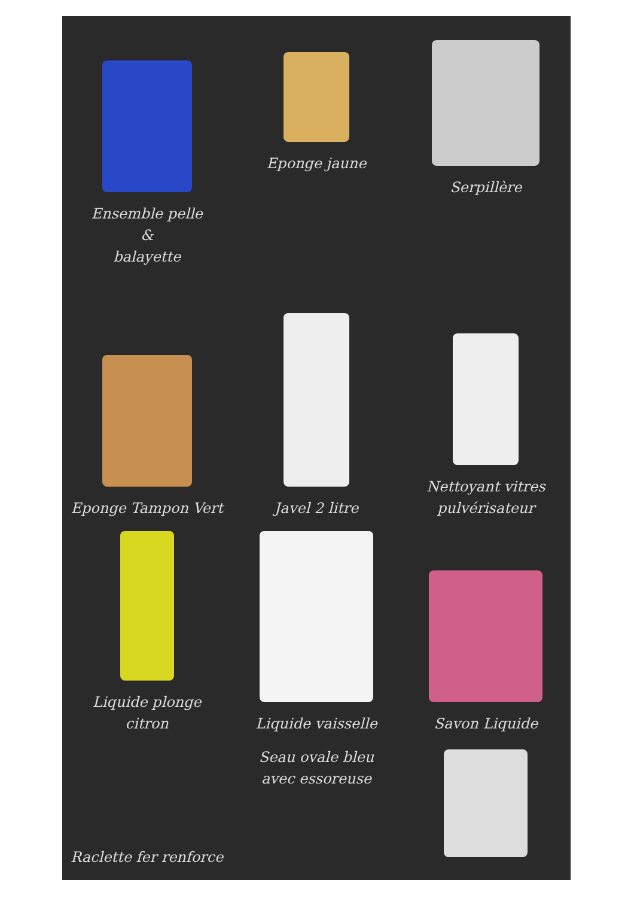Ensemble pelle
&
balayette
Eponge jaune
Serpillère
Eponge Tampon Vert
Javel 2 litre
Nettoyant vitres
pulvérisateur
Liquide plonge
citron
Liquide vaisselle
Savon Liquide
Raclette fer renforce
Seau ovale bleu
avec essoreuse